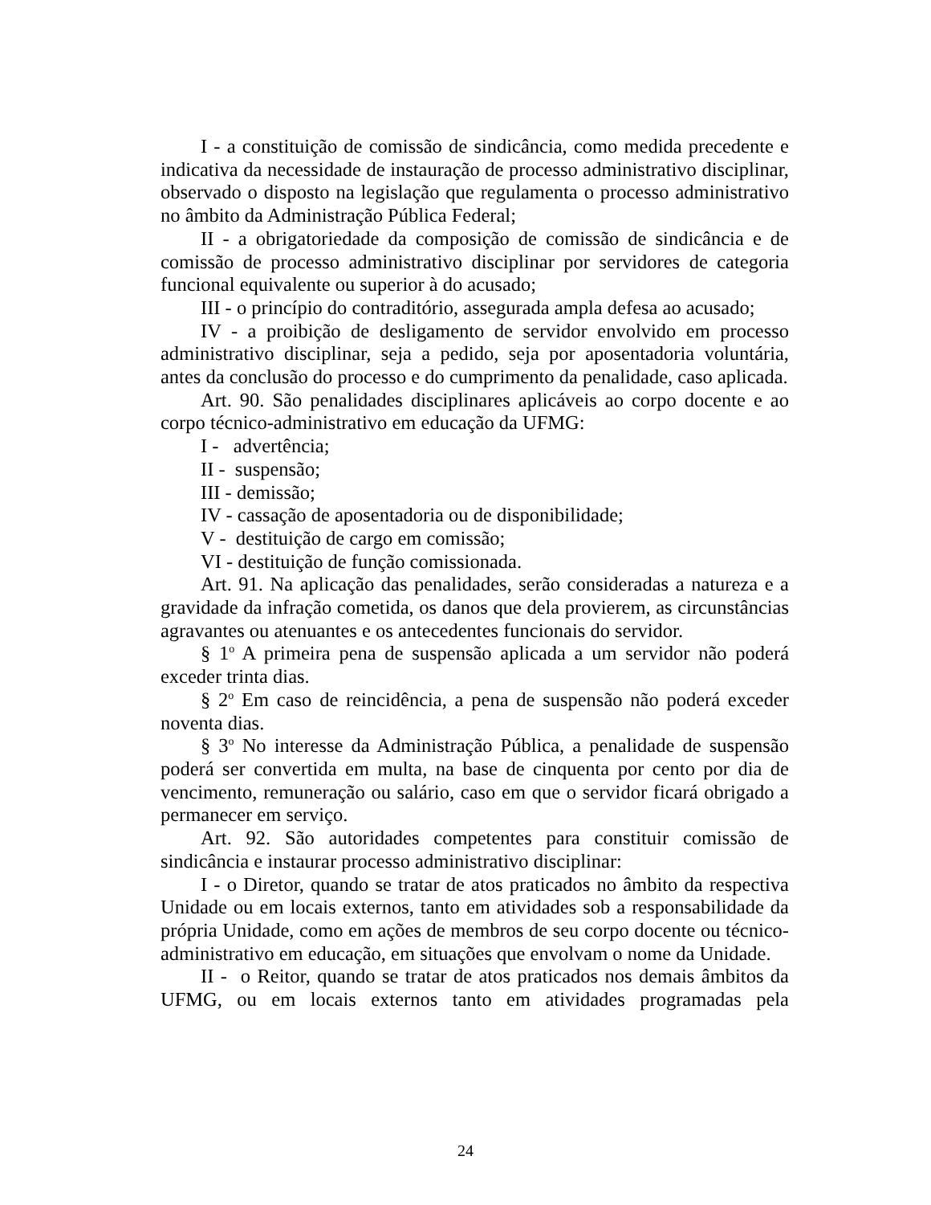I - a constituição de comissão de sindicância, como medida precedente e indicativa da necessidade de instauração de processo administrativo disciplinar, observado o disposto na legislação que regulamenta o processo administrativo no âmbito da Administração Pública Federal;
II - a obrigatoriedade da composição de comissão de sindicância e de comissão de processo administrativo disciplinar por servidores de categoria funcional equivalente ou superior à do acusado;
III - o princípio do contraditório, assegurada ampla defesa ao acusado;
IV - a proibição de desligamento de servidor envolvido em processo administrativo disciplinar, seja a pedido, seja por aposentadoria voluntária, antes da conclusão do processo e do cumprimento da penalidade, caso aplicada.
Art. 90. São penalidades disciplinares aplicáveis ao corpo docente e ao corpo técnico-administrativo em educação da UFMG:
I - advertência;
II - suspensão;
III - demissão;
IV - cassação de aposentadoria ou de disponibilidade;
V - destituição de cargo em comissão;
VI - destituição de função comissionada.
Art. 91. Na aplicação das penalidades, serão consideradas a natureza e a gravidade da infração cometida, os danos que dela provierem, as circunstâncias agravantes ou atenuantes e os antecedentes funcionais do servidor.
§ 1<sup>o</sup> A primeira pena de suspensão aplicada a um servidor não poderá exceder trinta dias.
§ 2<sup>o</sup> Em caso de reincidência, a pena de suspensão não poderá exceder noventa dias.
§ 3<sup>o</sup> No interesse da Administração Pública, a penalidade de suspensão poderá ser convertida em multa, na base de cinquenta por cento por dia de vencimento, remuneração ou salário, caso em que o servidor ficará obrigado a permanecer em serviço.
Art. 92. São autoridades competentes para constituir comissão de sindicância e instaurar processo administrativo disciplinar:
I - o Diretor, quando se tratar de atos praticados no âmbito da respectiva Unidade ou em locais externos, tanto em atividades sob a responsabilidade da própria Unidade, como em ações de membros de seu corpo docente ou técnico-administrativo em educação, em situações que envolvam o nome da Unidade.
II - o Reitor, quando se tratar de atos praticados nos demais âmbitos da UFMG, ou em locais externos tanto em atividades programadas pela
24